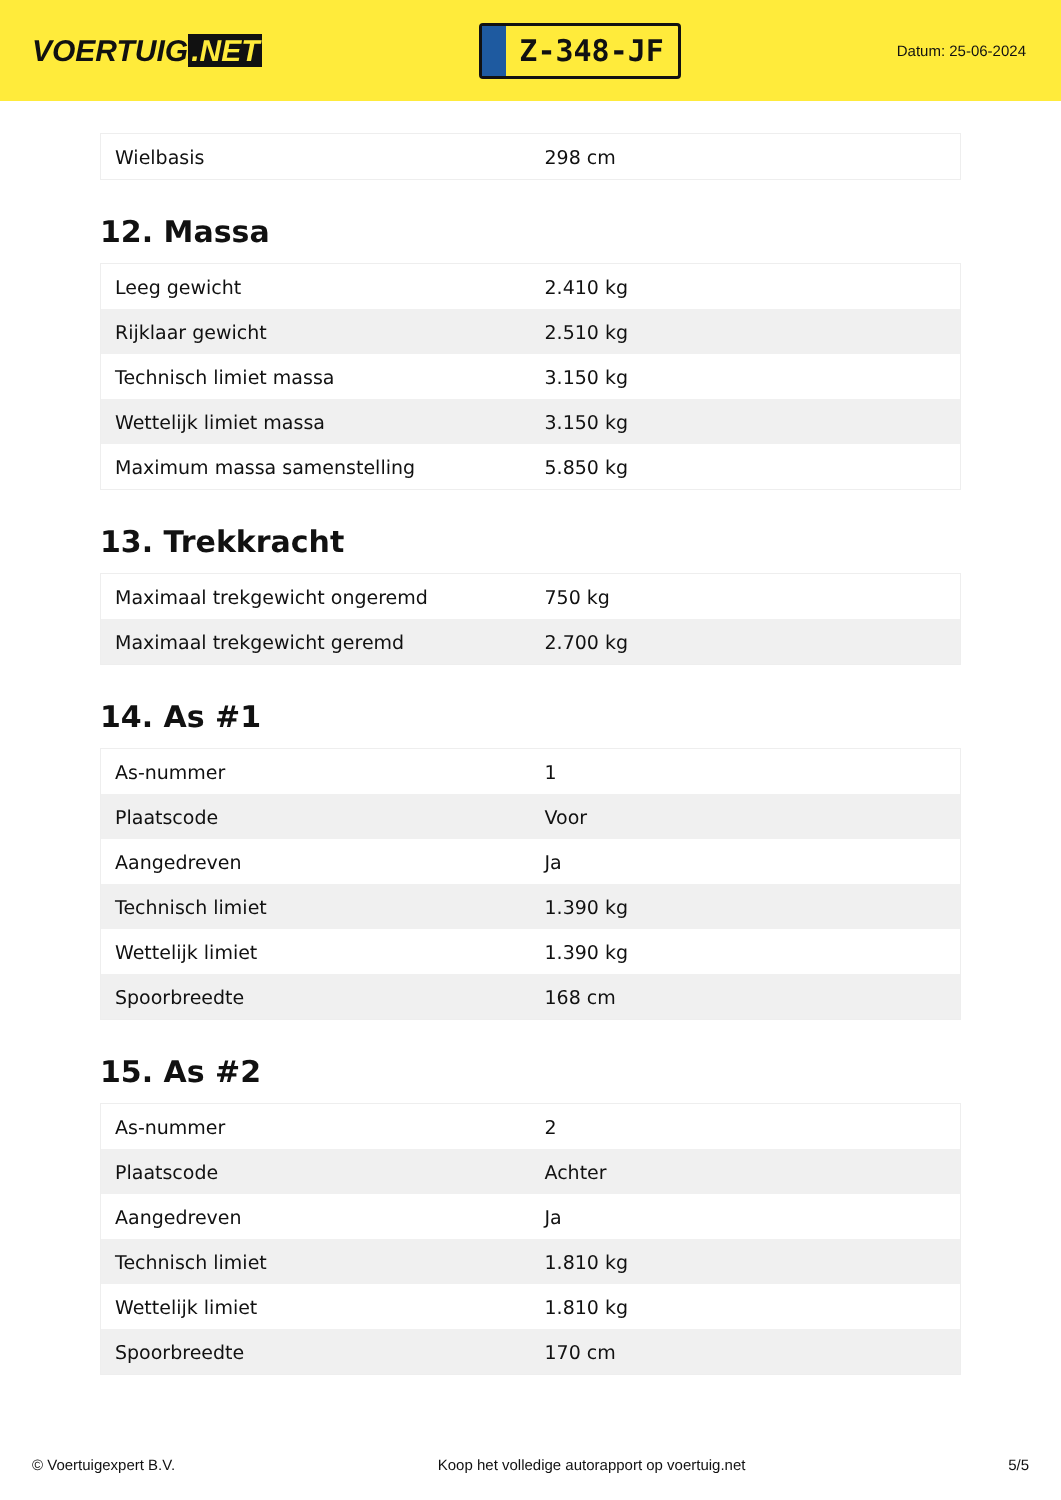VOERTUIG.NET
Z-348-JF
Datum: 25-06-2024
| Wielbasis | 298 cm |
12. Massa
| Leeg gewicht | 2.410 kg |
| Rijklaar gewicht | 2.510 kg |
| Technisch limiet massa | 3.150 kg |
| Wettelijk limiet massa | 3.150 kg |
| Maximum massa samenstelling | 5.850 kg |
13. Trekkracht
| Maximaal trekgewicht ongeremd | 750 kg |
| Maximaal trekgewicht geremd | 2.700 kg |
14. As #1
| As-nummer | 1 |
| Plaatscode | Voor |
| Aangedreven | Ja |
| Technisch limiet | 1.390 kg |
| Wettelijk limiet | 1.390 kg |
| Spoorbreedte | 168 cm |
15. As #2
| As-nummer | 2 |
| Plaatscode | Achter |
| Aangedreven | Ja |
| Technisch limiet | 1.810 kg |
| Wettelijk limiet | 1.810 kg |
| Spoorbreedte | 170 cm |
© Voertuigexpert B.V. Koop het volledige autorapport op voertuig.net 5/5